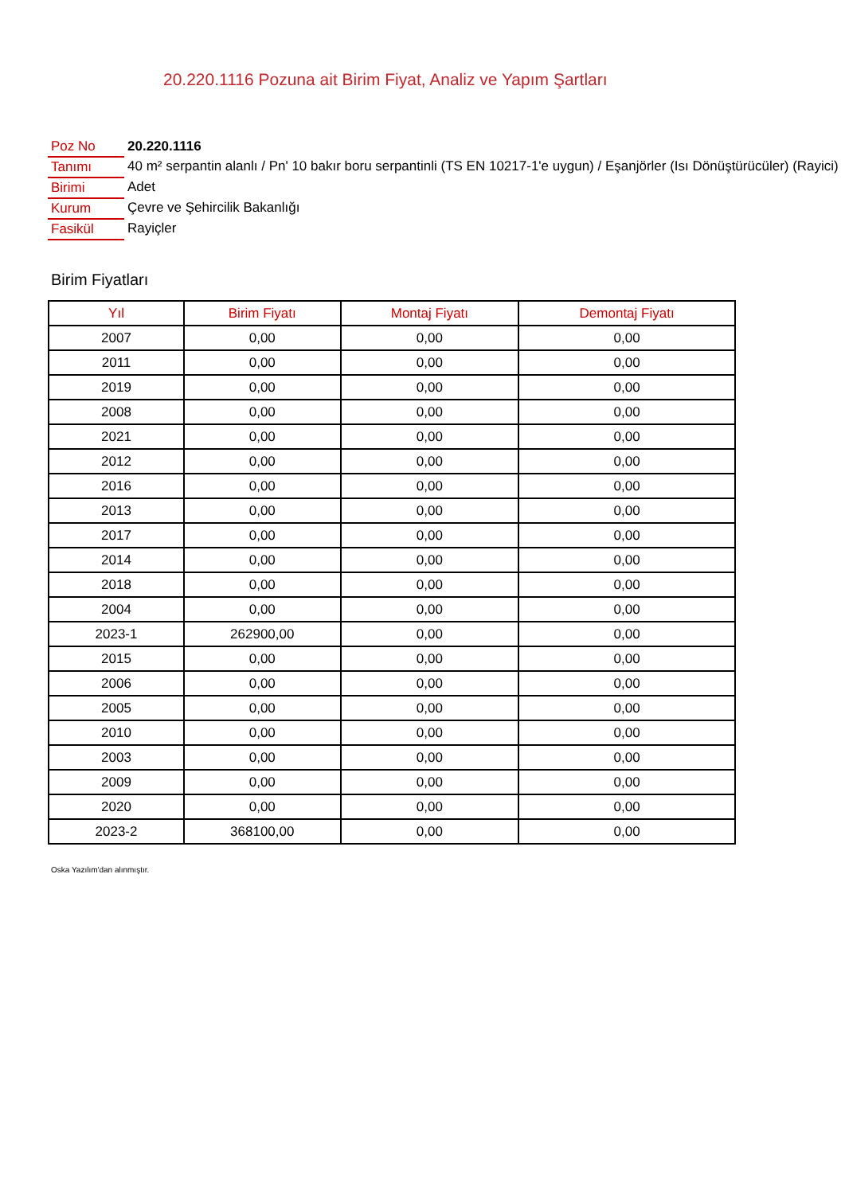20.220.1116 Pozuna ait Birim Fiyat, Analiz ve Yapım Şartları
| Poz No | 20.220.1116 |
| Tanımı | 40 m² serpantin alanlı / Pn' 10 bakır boru serpantinli (TS EN 10217-1'e uygun) / Eşanjörler (Isı Dönüştürücüler) (Rayici) |
| Birimi | Adet |
| Kurum | Çevre ve Şehircilik Bakanlığı |
| Fasikül | Rayiçler |
Birim Fiyatları
| Yıl | Birim Fiyatı | Montaj Fiyatı | Demontaj Fiyatı |
| --- | --- | --- | --- |
| 2007 | 0,00 | 0,00 | 0,00 |
| 2011 | 0,00 | 0,00 | 0,00 |
| 2019 | 0,00 | 0,00 | 0,00 |
| 2008 | 0,00 | 0,00 | 0,00 |
| 2021 | 0,00 | 0,00 | 0,00 |
| 2012 | 0,00 | 0,00 | 0,00 |
| 2016 | 0,00 | 0,00 | 0,00 |
| 2013 | 0,00 | 0,00 | 0,00 |
| 2017 | 0,00 | 0,00 | 0,00 |
| 2014 | 0,00 | 0,00 | 0,00 |
| 2018 | 0,00 | 0,00 | 0,00 |
| 2004 | 0,00 | 0,00 | 0,00 |
| 2023-1 | 262900,00 | 0,00 | 0,00 |
| 2015 | 0,00 | 0,00 | 0,00 |
| 2006 | 0,00 | 0,00 | 0,00 |
| 2005 | 0,00 | 0,00 | 0,00 |
| 2010 | 0,00 | 0,00 | 0,00 |
| 2003 | 0,00 | 0,00 | 0,00 |
| 2009 | 0,00 | 0,00 | 0,00 |
| 2020 | 0,00 | 0,00 | 0,00 |
| 2023-2 | 368100,00 | 0,00 | 0,00 |
Oska Yazılım'dan alınmıştır.